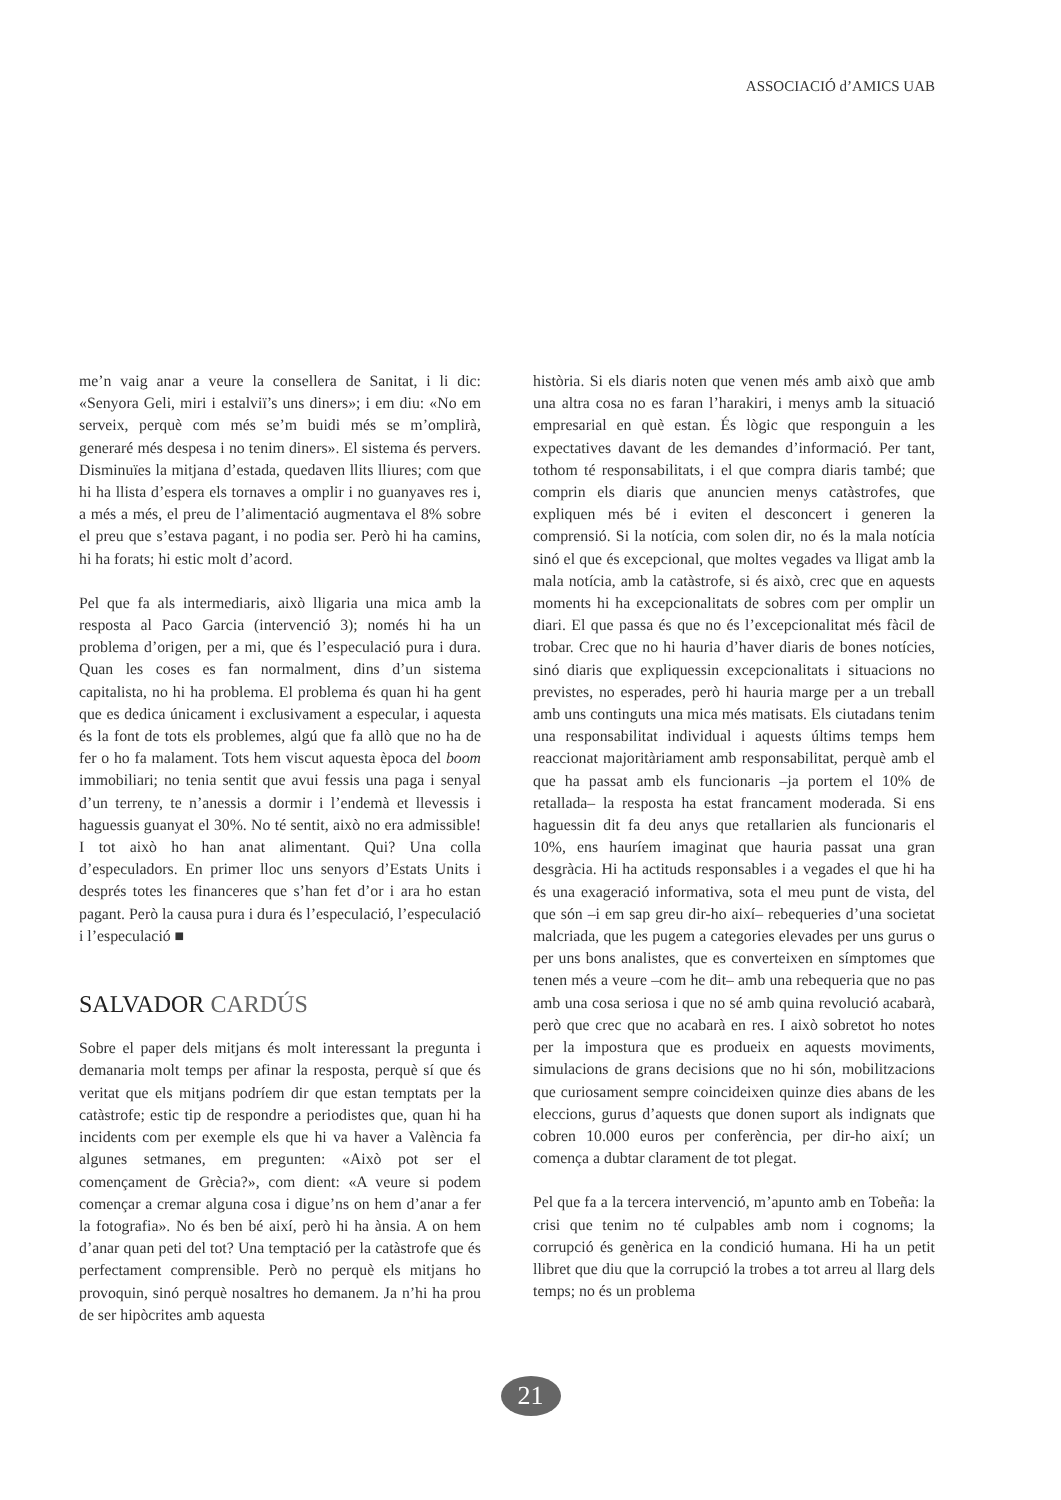ASSOCIACIÓ d’AMICS UAB
me’n vaig anar a veure la consellera de Sanitat, i li dic: «Senyora Geli, miri i estalviï’s uns diners»; i em diu: «No em serveix, perquè com més se’m buidi més se m’omplirà, generaré més despesa i no tenim diners». El sistema és pervers. Disminuïes la mitjana d’estada, quedaven llits lliures; com que hi ha llista d’espera els tornaves a omplir i no guanyaves res i, a més a més, el preu de l’alimentació augmentava el 8% sobre el preu que s’estava pagant, i no podia ser. Però hi ha camins, hi ha forats; hi estic molt d’acord.
Pel que fa als intermediaris, això lligaria una mica amb la resposta al Paco Garcia (intervenció 3); només hi ha un problema d’origen, per a mi, que és l’especulació pura i dura. Quan les coses es fan normalment, dins d’un sistema capitalista, no hi ha problema. El problema és quan hi ha gent que es dedica únicament i exclusivament a especular, i aquesta és la font de tots els problemes, algú que fa allò que no ha de fer o ho fa malament. Tots hem viscut aquesta època del boom immobiliari; no tenia sentit que avui fessis una paga i senyal d’un terreny, te n’anessis a dormir i l’endemà et llevessis i haguessis guanyat el 30%. No té sentit, això no era admissible! I tot això ho han anat alimentant. Qui? Una colla d’especuladors. En primer lloc uns senyors d’Estats Units i després totes les financeres que s’han fet d’or i ara ho estan pagant. Però la causa pura i dura és l’especulació, l’especulació i l’especulació ■
SALVADOR CARDÚS
Sobre el paper dels mitjans és molt interessant la pregunta i demanaria molt temps per afinar la resposta, perquè sí que és veritat que els mitjans podríem dir que estan temptats per la catàstrofe; estic tip de respondre a periodistes que, quan hi ha incidents com per exemple els que hi va haver a València fa algunes setmanes, em pregunten: «Això pot ser el començament de Grècia?», com dient: «A veure si podem començar a cremar alguna cosa i digue’ns on hem d’anar a fer la fotografia». No és ben bé així, però hi ha ànsia. A on hem d’anar quan peti del tot? Una temptació per la catàstrofe que és perfectament comprensible. Però no perquè els mitjans ho provoquin, sinó perquè nosaltres ho demanem. Ja n’hi ha prou de ser hipòcrites amb aquesta
història. Si els diaris noten que venen més amb això que amb una altra cosa no es faran l’harakiri, i menys amb la situació empresarial en què estan. És lògic que responguin a les expectatives davant de les demandes d’informació. Per tant, tothom té responsabilitats, i el que compra diaris també; que comprin els diaris que anuncien menys catàstrofes, que expliquen més bé i eviten el desconcert i generen la comprensió. Si la notícia, com solen dir, no és la mala notícia sinó el que és excepcional, que moltes vegades va lligat amb la mala notícia, amb la catàstrofe, si és això, crec que en aquests moments hi ha excepcionalitats de sobres com per omplir un diari. El que passa és que no és l’excepcionalitat més fàcil de trobar. Crec que no hi hauria d’haver diaris de bones notícies, sinó diaris que expliquessin excepcionalitats i situacions no previstes, no esperades, però hi hauria marge per a un treball amb uns continguts una mica més matisats. Els ciutadans tenim una responsabilitat individual i aquests últims temps hem reaccionat majoritàriament amb responsabilitat, perquè amb el que ha passat amb els funcionaris –ja portem el 10% de retallada– la resposta ha estat francament moderada. Si ens haguessin dit fa deu anys que retallarien als funcionaris el 10%, ens hauríem imaginat que hauria passat una gran desgràcia. Hi ha actituds responsables i a vegades el que hi ha és una exageració informativa, sota el meu punt de vista, del que són –i em sap greu dir-ho així– rebequeries d’una societat malcriada, que les pugem a categories elevades per uns gurus o per uns bons analistes, que es converteixen en símptomes que tenen més a veure –com he dit– amb una rebequeria que no pas amb una cosa seriosa i que no sé amb quina revolució acabarà, però que crec que no acabarà en res. I això sobretot ho notes per la impostura que es produeix en aquests moviments, simulacions de grans decisions que no hi són, mobilitzacions que curiosament sempre coincideixen quinze dies abans de les eleccions, gurus d’aquests que donen suport als indignats que cobren 10.000 euros per conferència, per dir-ho així; un comença a dubtar clarament de tot plegat.
Pel que fa a la tercera intervenció, m’apunto amb en Tobeña: la crisi que tenim no té culpables amb nom i cognoms; la corrupció és genèrica en la condició humana. Hi ha un petit llibret que diu que la corrupció la trobes a tot arreu al llarg dels temps; no és un problema
21